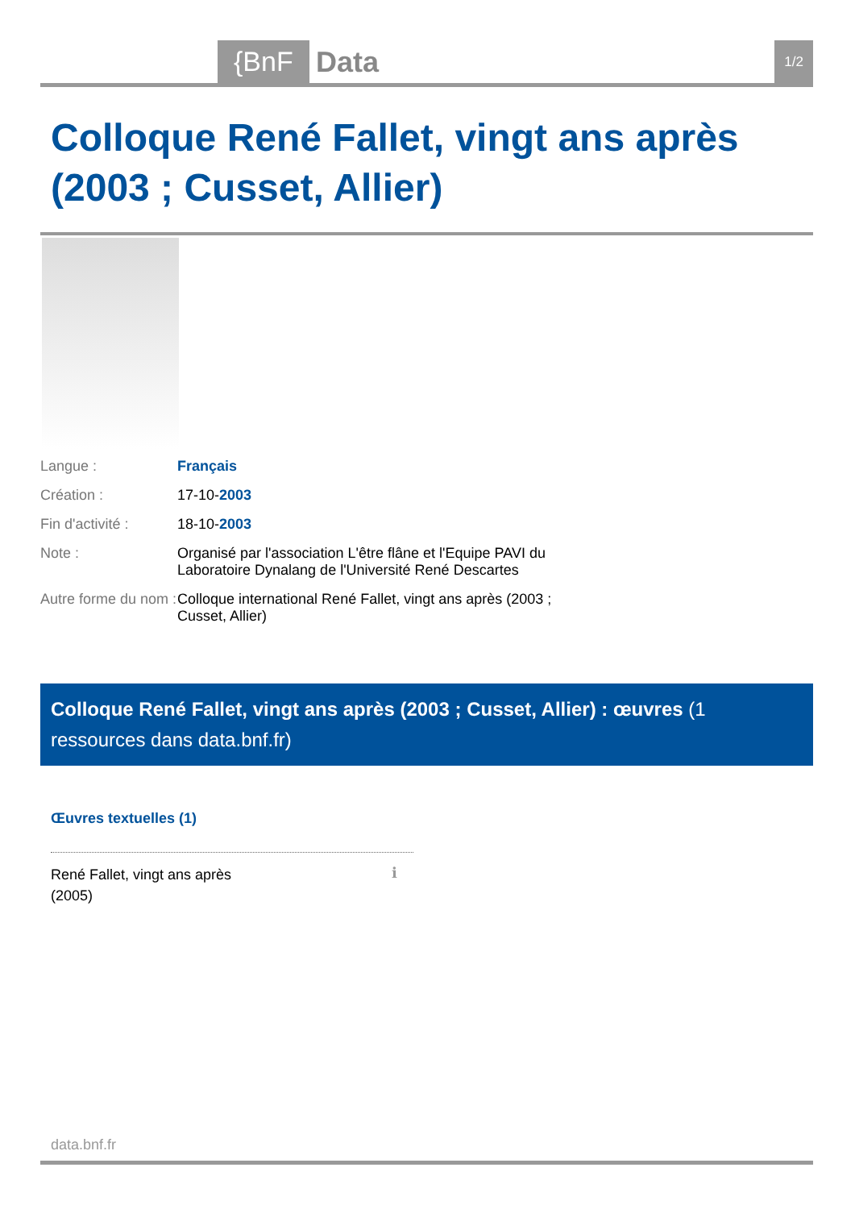{BnF Data 1/2
Colloque René Fallet, vingt ans après (2003 ; Cusset, Allier)
| Langue : | Français |
| Création : | 17-10- 2003 |
| Fin d'activité : | 18-10- 2003 |
| Note : | Organisé par l'association L'être flâne et l'Equipe PAVI du Laboratoire Dynalang de l'Université René Descartes |
| Autre forme du nom : | Colloque international René Fallet, vingt ans après (2003 ; Cusset, Allier) |
Colloque René Fallet, vingt ans après (2003 ; Cusset, Allier) : œuvres (1 ressources dans data.bnf.fr)
Œuvres textuelles (1)
René Fallet, vingt ans après
(2005)
ℹ
data.bnf.fr